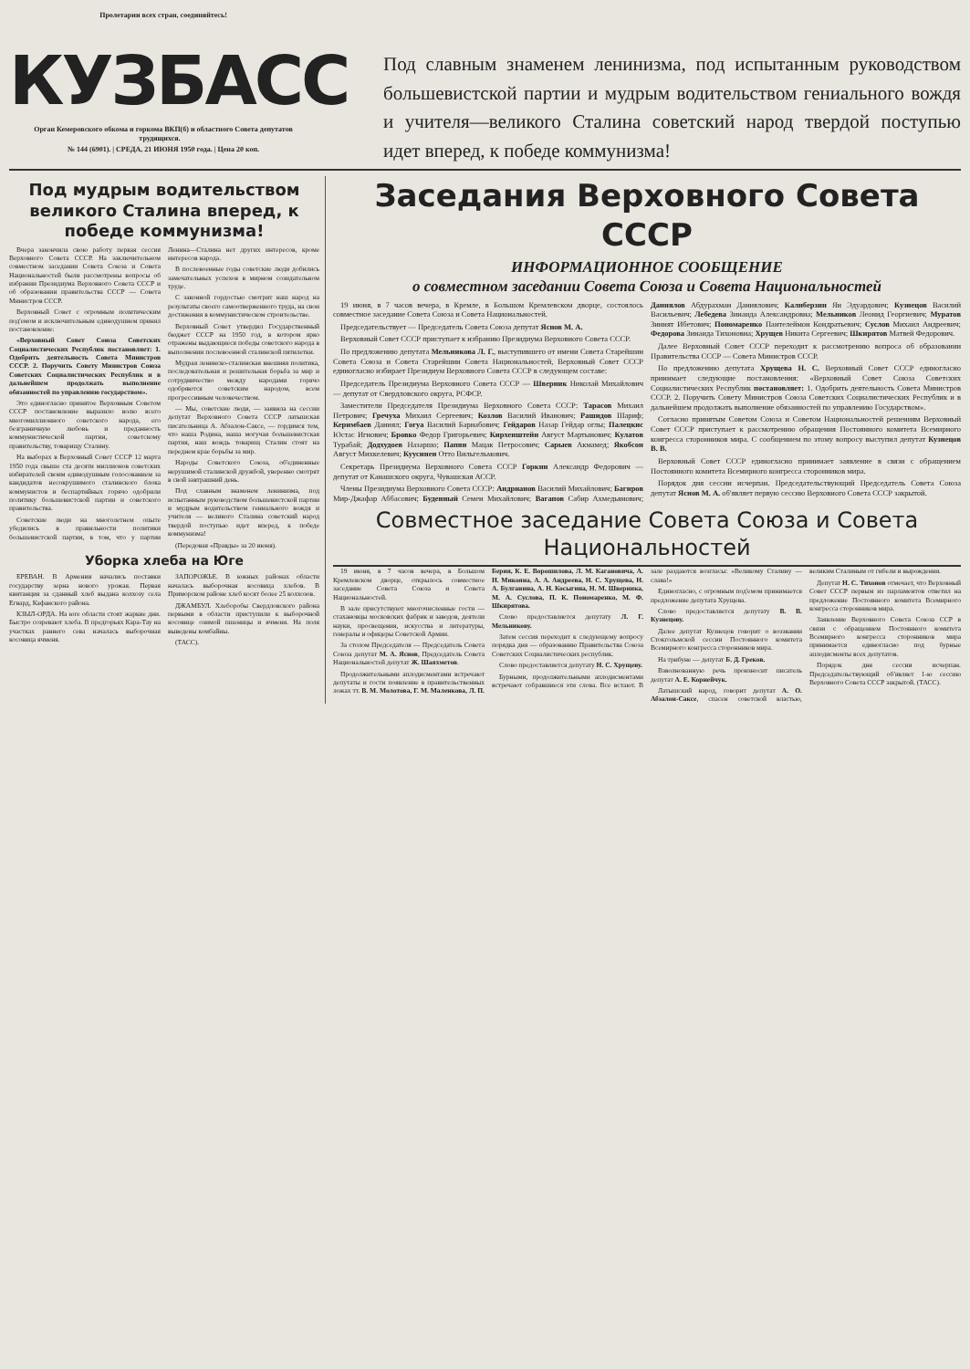Пролетарии всех стран, соединяйтесь!
КУЗБАСС
Орган Кемеровского обкома и горкома ВКП(б) и областного Совета депутатов трудящихся.
№ 144 (6901). | СРЕДА, 21 ИЮНЯ 1950 года. | Цена 20 коп.
Под славным знаменем ленинизма, под испытанным руководством большевистской партии и мудрым водительством гениального вождя и учителя—великого Сталина советский народ твердой поступью идет вперед, к победе коммунизма!
Под мудрым водительством великого Сталина вперед, к победе коммунизма!
Вчера закончила свою работу первая сессия Верховного Совета СССР. На заключительном совместном заседании Совета Союза и Совета Национальностей были рассмотрены вопросы об избрании Президиума Верховного Совета СССР и об образовании правительства СССР — Совета Министров СССР.
Верховный Совет с огромным политическим под'емом и исключительным единодушием принял постановление:
«Верховный Совет Союза Советских Социалистических Республик постановляет: 1. Одобрить деятельность Совета Министров СССР. 2. Поручить Совету Министров Союза Советских Социалистических Республик и в дальнейшем продолжать выполнение обязанностей по управлению государством».
Это единогласно принятое Верховным Советом СССР постановление выразило волю всего многомиллионного советского народа, его безграничную любовь и преданность коммунистической партии, советскому правительству, товарищу Сталину.
На выборах в Верховный Совет СССР 12 марта 1950 года свыше ста десяти миллионов советских избирателей своим единодушным голосованием за кандидатов несокрушимого сталинского блока коммунистов и беспартийных горячо одобрили политику большевистской партии и советского правительства.
Советские люди на многолетнем опыте убедились в правильности политики большевистской партии, в том, что у партии Ленина—Сталина нет других интересов, кроме интересов народа.
В послевоенные годы советские люди добились замечательных успехов в мирном созидательном труде.
С законной гордостью смотрит наш народ на результаты своего самоотверженного труда, на свои достижения в коммунистическом строительстве.
Верховный Совет утвердил Государственный бюджет СССР на 1950 год, в котором ярко отражены выдающиеся победы советского народа в выполнении послевоенной сталинской пятилетки.
Мудрая ленинско-сталинская внешняя политика, последовательная и решительная борьба за мир и сотрудничество между народами горячо одобряются советским народом, всем прогрессивным человечеством.
— Мы, советские люди, — заявила на сессии депутат Верховного Совета СССР латышская писательница А. Абзалон-Саксе, — гордимся тем, что наша Родина, наша могучая большевистская партия, наш вождь товарищ Сталин стоят на переднем крае борьбы за мир.
Народы Советского Союза, об'единенные нерушимой сталинской дружбой, уверенно смотрят в свой завтрашний день.
Под славным знаменем ленинизма, под испытанным руководством большевистской партии и мудрым водительством гениального вождя и учителя — великого Сталина советский народ твердой поступью идет вперед, к победе коммунизма!
(Передовая «Правды» за 20 июня).
Уборка хлеба на Юге
ЕРЕВАН. В Армении начались поставки государству зерна нового урожая. Первая квитанция за сданный хлеб выдана колхозу села Егвард, Кафанского района.
КЗЫЛ-ОРДА. На юге области стоят жаркие дни. Быстро созревают хлеба. В предгорьях Кара-Тау на участках раннего сева началась выборочная косовица ячменя.
ЗАПОРОЖЬЕ. В южных районах области началась выборочная косовица хлебов. В Приморском районе хлеб косят более 25 колхозов.
ДЖАМБУЛ. Хлеборобы Свердловского района первыми в области приступили к выборочной косовице озимой пшеницы и ячменя. На поля выведены комбайны.
(ТАСС).
Заседания Верховного Совета СССР
ИНФОРМАЦИОННОЕ СООБЩЕНИЕ
о совместном заседании Совета Союза и Совета Национальностей
19 июня, в 7 часов вечера, в Кремле, в Большом Кремлевском дворце, состоялось совместное заседание Совета Союза и Совета Национальностей.
Председательствует — Председатель Совета Союза депутат Яснов М. А.
Верховный Совет СССР приступает к избранию Президиума Верховного Совета СССР.
По предложению депутата Мельникова Л. Г., выступившего от имени Совета Старейшин Совета Союза и Совета Старейшин Совета Национальностей, Верховный Совет СССР единогласно избирает Президиум Верховного Совета СССР в следующем составе:
Председатель Президиума Верховного Совета СССР — Шверник Николай Михайлович — депутат от Свердловского округа, РСФСР.
Заместители Председателя Президиума Верховного Совета СССР: Тарасов Михаил Петрович; Гречуха Михаил Сергеевич; Козлов Василий Иванович; Рашидов Шариф; Керимбаев Даниял; Гогуа Василий Барнабович; Гейдаров Назар Гейдар оглы; Палецкис Юстас Игнович; Бровко Федор Григорьевич; Кирхенштейн Август Мартынович; Кулатов Турабай; Додхудоев Назаршо; Папян Мацак Петросович; Сарыев Акмамед; Якобсон Август Михкелевич; Куусинен Отто Вильгельмович.
Секретарь Президиума Верховного Совета СССР Горкин Александр Федорович — депутат от Канашского округа, Чувашская АССР.
Члены Президиума Верховного Совета СССР: Андрианов Василий Михайлович; Багиров Мир-Джафар Аббасович; Буденный Семен Михайлович; Вагапов Сабир Ахмедьянович; Даниялов Абдурахман Даниялович; Калнберзин Ян Эдуардович; Кузнецов Василий Васильевич; Лебедева Зинаида Александровна; Мельников Леонид Георгиевич; Муратов Зиннят Ибетович; Пономаренко Пантелеймон Кондратьевич; Суслов Михаил Андреевич; Федорова Зинаида Тихоновна; Хрущев Никита Сергеевич; Шкирятов Матвей Федорович.
Далее Верховный Совет СССР переходит к рассмотрению вопроса об образовании Правительства СССР — Совета Министров СССР.
По предложению депутата Хрущева Н. С. Верховный Совет СССР единогласно принимает следующие постановления: «Верховный Совет Союза Советских Социалистических Республик постановляет: 1. Одобрить деятельность Совета Министров СССР. 2. Поручить Совету Министров Союза Советских Социалистических Республик и в дальнейшем продолжать выполнение обязанностей по управлению Государством».
Согласно принятым Советом Союза и Советом Национальностей решениям Верховный Совет СССР приступает к рассмотрению обращения Постоянного комитета Всемирного конгресса сторонников мира. С сообщением по этому вопросу выступил депутат Кузнецов В. В.
Верховный Совет СССР единогласно принимает заявление в связи с обращением Постоянного комитета Всемирного конгресса сторонников мира.
Порядок дня сессии исчерпан. Председательствующий Председатель Совета Союза депутат Яснов М. А. об'являет первую сессию Верховного Совета СССР закрытой.
Совместное заседание Совета Союза и Совета Национальностей
19 июня, в 7 часов вечера, в Большом Кремлевском дворце, открылось совместное заседание Совета Союза и Совета Национальностей.
В зале присутствуют многочисленные гости — стахановцы московских фабрик и заводов, деятели науки, просвещения, искусства и литературы, генералы и офицеры Советской Армии.
За столом Председателя — Председатель Совета Союза депутат М. А. Яснов, Председатель Совета Национальностей депутат Ж. Шаяхметов.
Продолжительными аплодисментами встречают депутаты и гости появление в правительственных ложах тт. В. М. Молотова, Г. М. Маленкова, Л. П. Берия, К. Е. Ворошилова, Л. М. Кагановича, А. И. Микояна, А. А. Андреева, Н. С. Хрущева, Н. А. Булганина, А. Н. Косыгина, Н. М. Шверника, М. А. Суслова, П. К. Пономаренко, М. Ф. Шкирятова.
Слово предоставляется депутату Л. Г. Мельникову.
Затем сессия переходит к следующему вопросу порядка дня — образованию Правительства Союза Советских Социалистических республик.
Слово предоставляется депутату Н. С. Хрущеву.
Бурными, продолжительными аплодисментами встречают собравшиеся эти слова. Все встают. В зале раздаются возгласы: «Великому Сталину — слава!»
Единогласно, с огромным под'емом принимается предложение депутата Хрущева.
Слово предоставляется депутату В. В. Кузнецову.
Далее депутат Кузнецов говорит о воззвании Стокгольмской сессии Постоянного комитета Всемирного конгресса сторонников мира.
На трибуне — депутат Б. Д. Греков.
Взволнованную речь произносит писатель депутат А. Е. Корнейчук.
Латышский народ, говорит депутат А. О. Абзалон-Саксе, спасен советской властью, великим Сталиным от гибели и вырождения.
Депутат Н. С. Тихонов отмечает, что Верховный Совет СССР первым из парламентов ответил на предложение Постоянного комитета Всемирного конгресса сторонников мира.
Заявление Верховного Совета Союза ССР в связи с обращением Постоянного комитета Всемирного конгресса сторонников мира принимается единогласно под бурные аплодисменты всех депутатов.
Порядок дня сессии исчерпан. Председательствующий об'являет 1-ю сессию Верховного Совета СССР закрытой. (ТАСС).